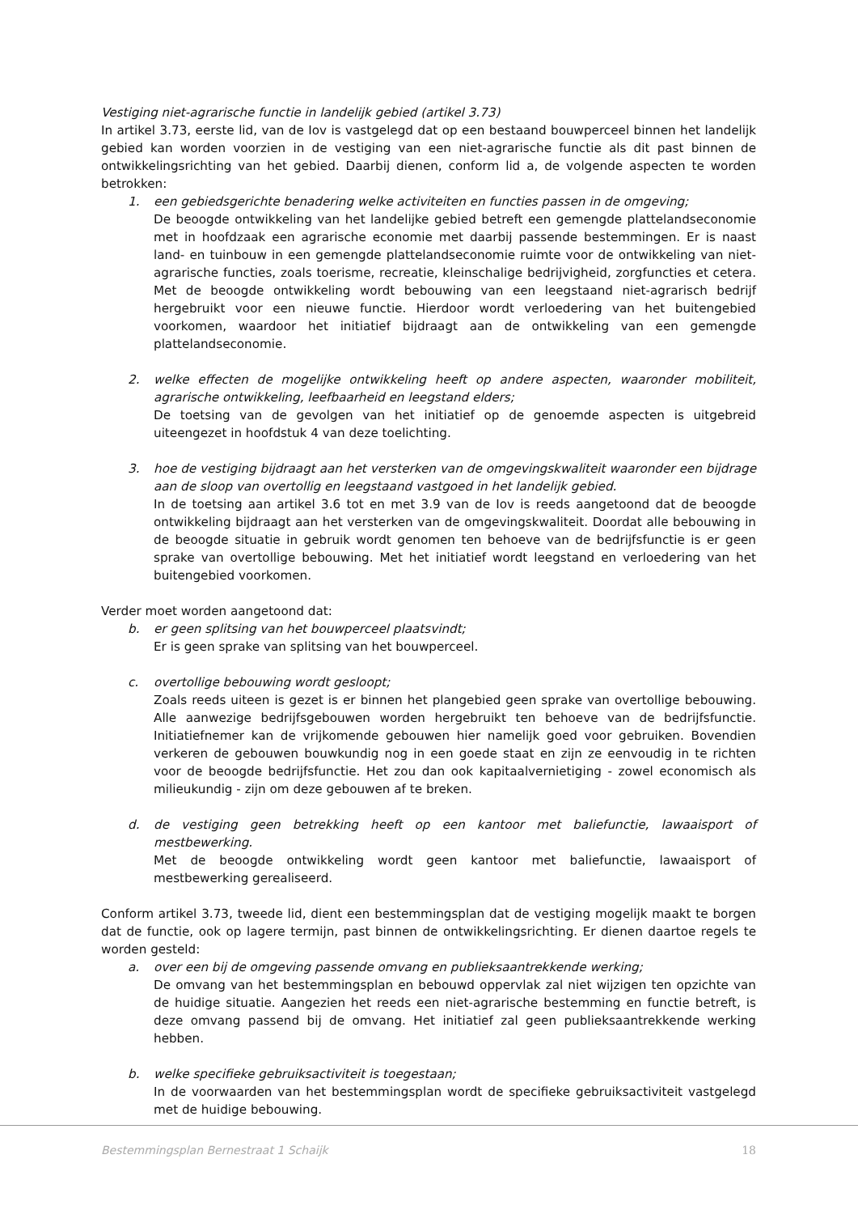Vestiging niet-agrarische functie in landelijk gebied (artikel 3.73)
In artikel 3.73, eerste lid, van de Iov is vastgelegd dat op een bestaand bouwperceel binnen het landelijk gebied kan worden voorzien in de vestiging van een niet-agrarische functie als dit past binnen de ontwikkelingsrichting van het gebied. Daarbij dienen, conform lid a, de volgende aspecten te worden betrokken:
1. een gebiedsgerichte benadering welke activiteiten en functies passen in de omgeving;
De beoogde ontwikkeling van het landelijke gebied betreft een gemengde plattelandseconomie met in hoofdzaak een agrarische economie met daarbij passende bestemmingen. Er is naast land- en tuinbouw in een gemengde plattelandseconomie ruimte voor de ontwikkeling van niet-agrarische functies, zoals toerisme, recreatie, kleinschalige bedrijvigheid, zorgfuncties et cetera. Met de beoogde ontwikkeling wordt bebouwing van een leegstaand niet-agrarisch bedrijf hergebruikt voor een nieuwe functie. Hierdoor wordt verloedering van het buitengebied voorkomen, waardoor het initiatief bijdraagt aan de ontwikkeling van een gemengde plattelandseconomie.
2. welke effecten de mogelijke ontwikkeling heeft op andere aspecten, waaronder mobiliteit, agrarische ontwikkeling, leefbaarheid en leegstand elders;
De toetsing van de gevolgen van het initiatief op de genoemde aspecten is uitgebreid uiteengezet in hoofdstuk 4 van deze toelichting.
3. hoe de vestiging bijdraagt aan het versterken van de omgevingskwaliteit waaronder een bijdrage aan de sloop van overtollig en leegstaand vastgoed in het landelijk gebied.
In de toetsing aan artikel 3.6 tot en met 3.9 van de Iov is reeds aangetoond dat de beoogde ontwikkeling bijdraagt aan het versterken van de omgevingskwaliteit. Doordat alle bebouwing in de beoogde situatie in gebruik wordt genomen ten behoeve van de bedrijfsfunctie is er geen sprake van overtollige bebouwing. Met het initiatief wordt leegstand en verloedering van het buitengebied voorkomen.
Verder moet worden aangetoond dat:
b. er geen splitsing van het bouwperceel plaatsvindt;
Er is geen sprake van splitsing van het bouwperceel.
c. overtollige bebouwing wordt gesloopt;
Zoals reeds uiteen is gezet is er binnen het plangebied geen sprake van overtollige bebouwing. Alle aanwezige bedrijfsgebouwen worden hergebruikt ten behoeve van de bedrijfsfunctie. Initiatiefnemer kan de vrijkomende gebouwen hier namelijk goed voor gebruiken. Bovendien verkeren de gebouwen bouwkundig nog in een goede staat en zijn ze eenvoudig in te richten voor de beoogde bedrijfsfunctie. Het zou dan ook kapitaalvernietiging - zowel economisch als milieukundig - zijn om deze gebouwen af te breken.
d. de vestiging geen betrekking heeft op een kantoor met baliefunctie, lawaaisport of mestbewerking.
Met de beoogde ontwikkeling wordt geen kantoor met baliefunctie, lawaaisport of mestbewerking gerealiseerd.
Conform artikel 3.73, tweede lid, dient een bestemmingsplan dat de vestiging mogelijk maakt te borgen dat de functie, ook op lagere termijn, past binnen de ontwikkelingsrichting. Er dienen daartoe regels te worden gesteld:
a. over een bij de omgeving passende omvang en publieksaantrekkende werking;
De omvang van het bestemmingsplan en bebouwd oppervlak zal niet wijzigen ten opzichte van de huidige situatie. Aangezien het reeds een niet-agrarische bestemming en functie betreft, is deze omvang passend bij de omvang. Het initiatief zal geen publieksaantrekkende werking hebben.
b. welke specifieke gebruiksactiviteit is toegestaan;
In de voorwaarden van het bestemmingsplan wordt de specifieke gebruiksactiviteit vastgelegd met de huidige bebouwing.
Bestemmingsplan Bernestraat 1 Schaijk 18